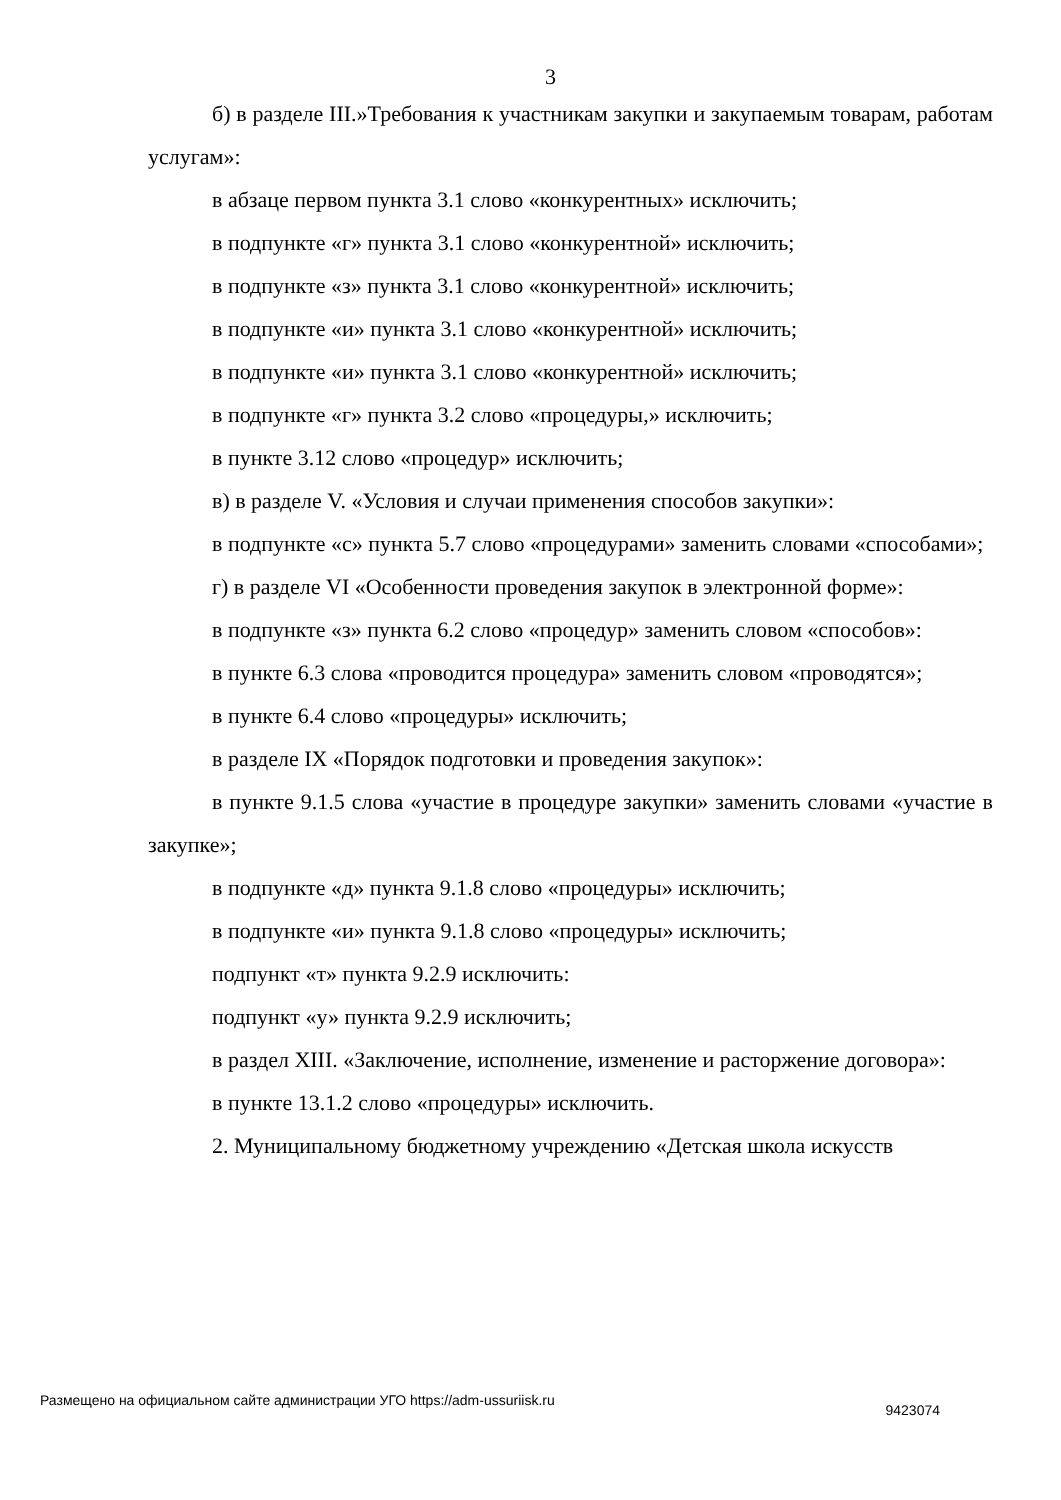3
б) в разделе III.»Требования к участникам закупки и закупаемым товарам, работам услугам»:
в абзаце первом пункта 3.1 слово «конкурентных» исключить;
в подпункте «г» пункта 3.1 слово «конкурентной» исключить;
в подпункте «з» пункта 3.1 слово «конкурентной» исключить;
в подпункте «и» пункта 3.1 слово «конкурентной» исключить;
в подпункте «и» пункта 3.1 слово «конкурентной» исключить;
в подпункте «г» пункта 3.2 слово «процедуры,» исключить;
в пункте 3.12 слово «процедур» исключить;
в) в разделе V. «Условия и случаи применения способов закупки»:
в подпункте «с» пункта 5.7 слово «процедурами» заменить словами «способами»;
г) в разделе VI «Особенности проведения закупок в электронной форме»:
в подпункте «з» пункта 6.2 слово «процедур» заменить словом «способов»:
в пункте 6.3 слова «проводится процедура» заменить словом «проводятся»;
в пункте 6.4 слово «процедуры» исключить;
в разделе IX «Порядок подготовки и проведения закупок»:
в пункте 9.1.5 слова «участие в процедуре закупки» заменить словами «участие в закупке»;
в подпункте «д» пункта 9.1.8 слово «процедуры» исключить;
в подпункте «и» пункта 9.1.8 слово «процедуры» исключить;
подпункт «т» пункта 9.2.9 исключить:
подпункт «у» пункта 9.2.9 исключить;
в раздел XIII. «Заключение, исполнение, изменение и расторжение договора»:
в пункте 13.1.2 слово «процедуры» исключить.
2. Муниципальному бюджетному учреждению «Детская школа искусств
Размещено на официальном сайте администрации УГО https://adm-ussuriisk.ru 9423074